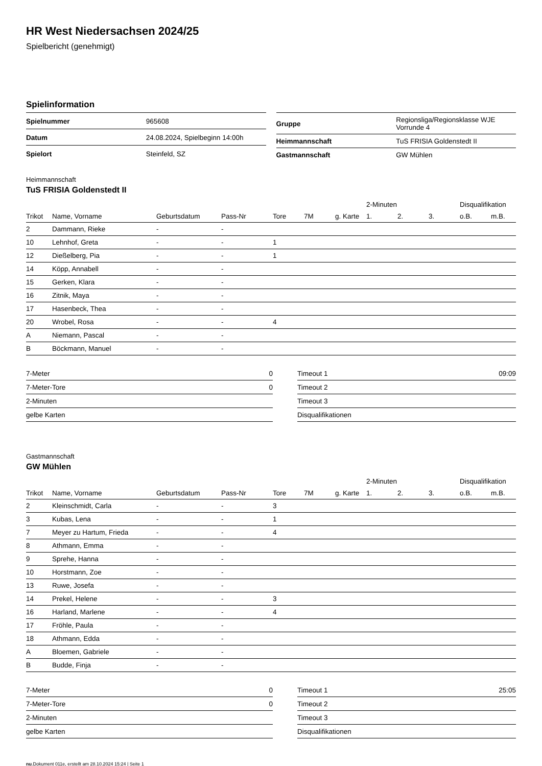HR West Niedersachsen 2024/25
Spielbericht (genehmigt)
Spielinformation
| Spielnummer | 965608 |
| Datum | 24.08.2024, Spielbeginn 14:00h |
| Spielort | Steinfeld, SZ |
| Gruppe | Regionsliga/Regionsklasse WJE Vorrunde 4 |
| Heimmannschaft | TuS FRISIA Goldenstedt II |
| Gastmannschaft | GW Mühlen |
Heimmannschaft
TuS FRISIA Goldenstedt II
| | | | | | | | | 2-Minuten | | | Disqualifikation | |
| --- | --- | --- | --- | --- | --- | --- | --- | --- | --- | --- | --- | --- |
| Trikot | Name, Vorname | Geburtsdatum | Pass-Nr | Tore | 7M | g. Karte | | 1. | 2. | 3. | o.B. | m.B. |
| 2 | Dammann, Rieke | - | - | | | | | | | | | |
| 10 | Lehnhof, Greta | - | - | 1 | | | | | | | | |
| 12 | Dießelberg, Pia | - | - | 1 | | | | | | | | |
| 14 | Köpp, Annabell | - | - | | | | | | | | | |
| 15 | Gerken, Klara | - | - | | | | | | | | | |
| 16 | Zitnik, Maya | - | - | | | | | | | | | |
| 17 | Hasenbeck, Thea | - | - | | | | | | | | | |
| 20 | Wrobel, Rosa | - | - | 4 | | | | | | | | |
| A | Niemann, Pascal | - | - | | | | | | | | | |
| B | Böckmann, Manuel | - | - | | | | | | | | | |
| 7-Meter | 0 |
| 7-Meter-Tore | 0 |
| 2-Minuten | |
| gelbe Karten | |
| Timeout 1 | 09:09 |
| Timeout 2 | |
| Timeout 3 | |
| Disqualifikationen | |
Gastmannschaft
GW Mühlen
| | | | | | | | | 2-Minuten | | | Disqualifikation | |
| --- | --- | --- | --- | --- | --- | --- | --- | --- | --- | --- | --- | --- |
| Trikot | Name, Vorname | Geburtsdatum | Pass-Nr | Tore | 7M | g. Karte | | 1. | 2. | 3. | o.B. | m.B. |
| 2 | Kleinschmidt, Carla | - | - | 3 | | | | | | | | |
| 3 | Kubas, Lena | - | - | 1 | | | | | | | | |
| 7 | Meyer zu Hartum, Frieda | - | - | 4 | | | | | | | | |
| 8 | Athmann, Emma | - | - | | | | | | | | | |
| 9 | Sprehe, Hanna | - | - | | | | | | | | | |
| 10 | Horstmann, Zoe | - | - | | | | | | | | | |
| 13 | Ruwe, Josefa | - | - | | | | | | | | | |
| 14 | Prekel, Helene | - | - | 3 | | | | | | | | |
| 16 | Harland, Marlene | - | - | 4 | | | | | | | | |
| 17 | Fröhle, Paula | - | - | | | | | | | | | |
| 18 | Athmann, Edda | - | - | | | | | | | | | |
| A | Bloemen, Gabriele | - | - | | | | | | | | | |
| B | Budde, Finja | - | - | | | | | | | | | |
| 7-Meter | 0 |
| 7-Meter-Tore | 0 |
| 2-Minuten | |
| gelbe Karten | |
| Timeout 1 | 25:05 |
| Timeout 2 | |
| Timeout 3 | |
| Disqualifikationen | |
nu.Dokument 011e, erstellt am 28.10.2024 15:24 | Seite 1